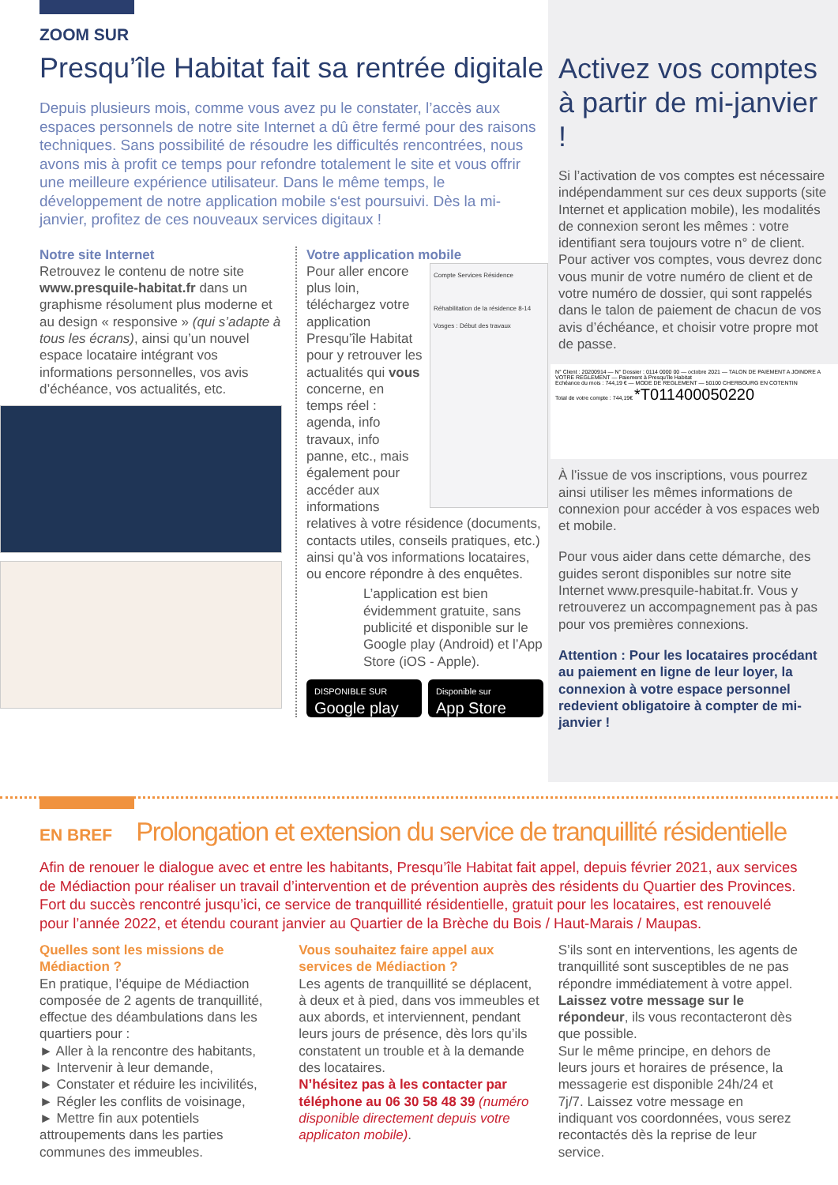ZOOM SUR
Presqu’île Habitat fait sa rentrée digitale
Depuis plusieurs mois, comme vous avez pu le constater, l’accès aux espaces personnels de notre site Internet a dû être fermé pour des raisons techniques. Sans possibilité de résoudre les difficultés rencontrées, nous avons mis à profit ce temps pour refondre totalement le site et vous offrir une meilleure expérience utilisateur. Dans le même temps, le développement de notre application mobile s‘est poursuivi. Dès la mi-janvier, profitez de ces nouveaux services digitaux !
Notre site Internet
Retrouvez le contenu de notre site www.presquile-habitat.fr dans un graphisme résolument plus moderne et au design « responsive » (qui s’adapte à tous les écrans), ainsi qu’un nouvel espace locataire intégrant vos informations personnelles, vos avis d’échéance, vos actualités, etc.
Votre application mobile
Compte Services Résidence
Réhabilitation de la résidence 8-14 Vosges : Début des travaux
Pour aller encore plus loin, téléchargez votre application Presqu’île Habitat pour y retrouver les actualités qui vous concerne, en temps réel : agenda, info travaux, info panne, etc., mais également pour accéder aux informations relatives à votre résidence (documents, contacts utiles, conseils pratiques, etc.) ainsi qu’à vos informations locataires, ou encore répondre à des enquêtes.
L’application est bien évidemment gratuite, sans publicité et disponible sur le Google play (Android) et l’App Store (iOS - Apple).
DISPONIBLE SUR
Google play
Disponible sur
App Store
Activez vos comptes à partir de mi-janvier !
Si l’activation de vos comptes est nécessaire indépendamment sur ces deux supports (site Internet et application mobile), les modalités de connexion seront les mêmes : votre identifiant sera toujours votre n° de client.
Pour activer vos comptes, vous devrez donc vous munir de votre numéro de client et de votre numéro de dossier, qui sont rappelés dans le talon de paiement de chacun de vos avis d’échéance, et choisir votre propre mot de passe.
N° Client : 20200914 — N° Dossier : 0114 0000 00 — octobre 2021 — TALON DE PAIEMENT A JOINDRE A VOTRE REGLEMENT — Paiement à Presqu’île Habitat
Echéance du mois : 744,19 € — MODE DE REGLEMENT — 50100 CHERBOURG EN COTENTIN
Total de votre compte : 744,19€ *T011400050220
À l’issue de vos inscriptions, vous pourrez ainsi utiliser les mêmes informations de connexion pour accéder à vos espaces web et mobile.
Pour vous aider dans cette démarche, des guides seront disponibles sur notre site Internet www.presquile-habitat.fr. Vous y retrouverez un accompagnement pas à pas pour vos premières connexions.
Attention : Pour les locataires procédant au paiement en ligne de leur loyer, la connexion à votre espace personnel redevient obligatoire à compter de mi-janvier !
EN BREF
Prolongation et extension du service de tranquillité résidentielle
Afin de renouer le dialogue avec et entre les habitants, Presqu’île Habitat fait appel, depuis février 2021, aux services de Médiaction pour réaliser un travail d’intervention et de prévention auprès des résidents du Quartier des Provinces. Fort du succès rencontré jusqu’ici, ce service de tranquillité résidentielle, gratuit pour les locataires, est renouvelé pour l’année 2022, et étendu courant janvier au Quartier de la Brèche du Bois / Haut-Marais / Maupas.
Quelles sont les missions de Médiaction ?
En pratique, l’équipe de Médiaction composée de 2 agents de tranquillité, effectue des déambulations dans les quartiers pour :
► Aller à la rencontre des habitants,
► Intervenir à leur demande,
► Constater et réduire les incivilités,
► Régler les conflits de voisinage,
► Mettre fin aux potentiels attroupements dans les parties communes des immeubles.
Vous souhaitez faire appel aux services de Médiaction ?
Les agents de tranquillité se déplacent, à deux et à pied, dans vos immeubles et aux abords, et interviennent, pendant leurs jours de présence, dès lors qu’ils constatent un trouble et à la demande des locataires.
N’hésitez pas à les contacter par téléphone au 06 30 58 48 39 (numéro disponible directement depuis votre applicaton mobile).
S’ils sont en interventions, les agents de tranquillité sont susceptibles de ne pas répondre immédiatement à votre appel. Laissez votre message sur le répondeur, ils vous recontacteront dès que possible.
Sur le même principe, en dehors de leurs jours et horaires de présence, la messagerie est disponible 24h/24 et 7j/7. Laissez votre message en indiquant vos coordonnées, vous serez recontactés dès la reprise de leur service.